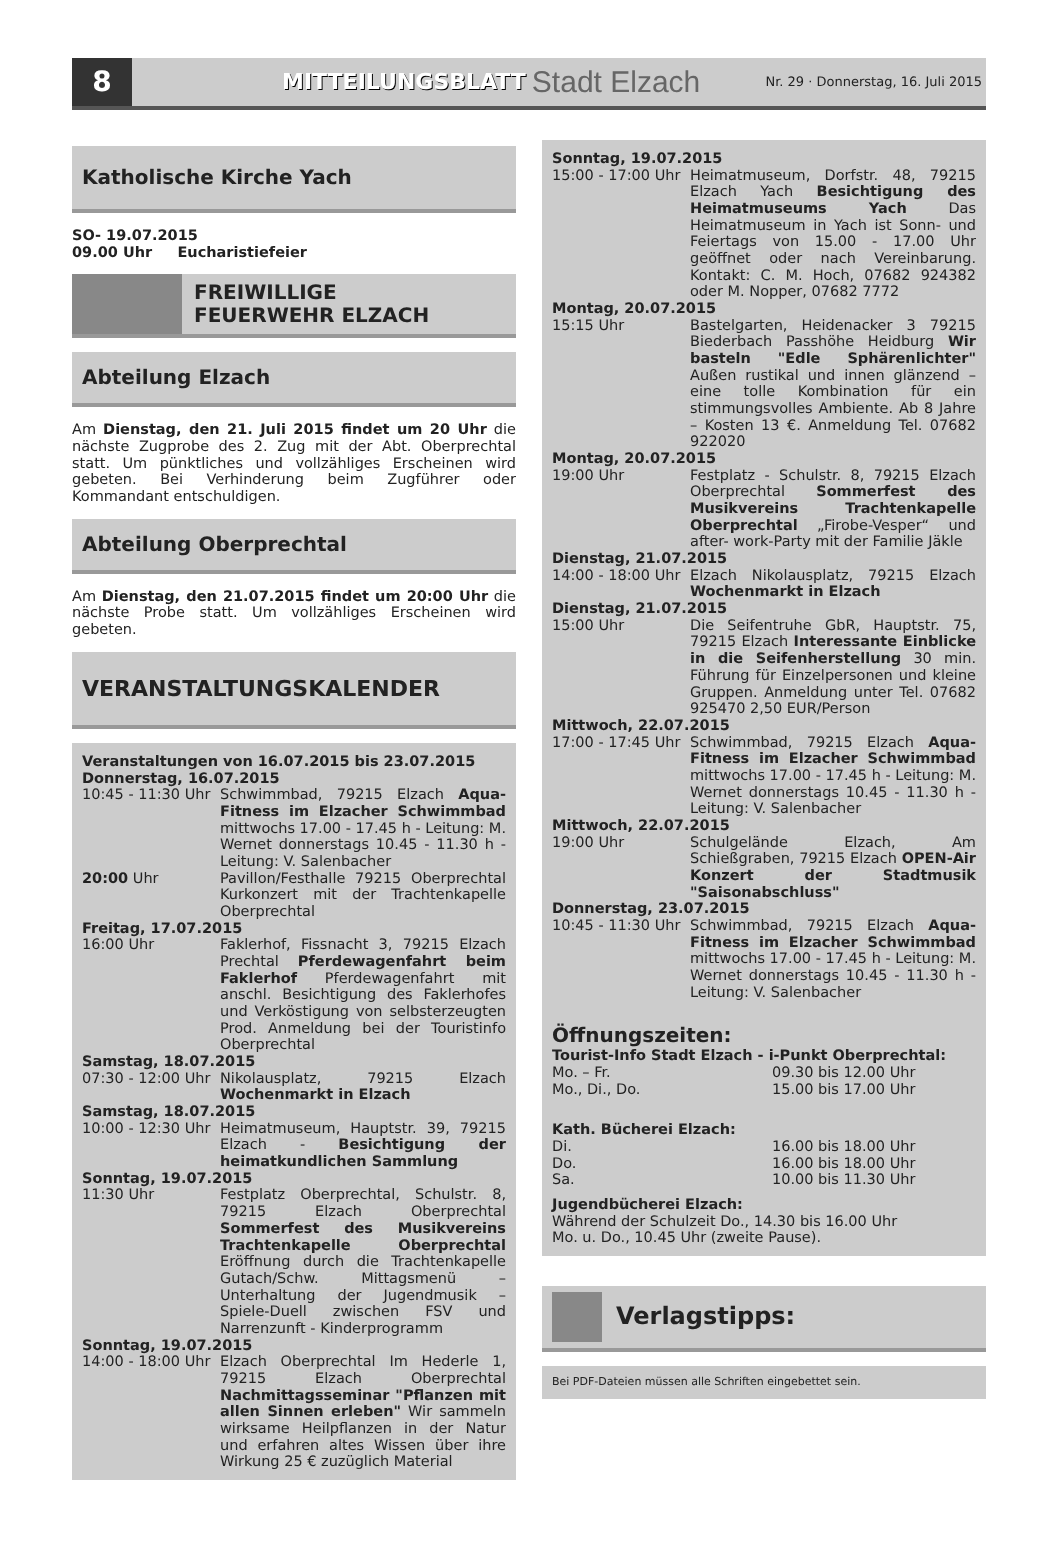8
MITTEILUNGSBLATT Stadt Elzach Nr. 29 · Donnerstag, 16. Juli 2015
Katholische Kirche Yach
SO- 19.07.2015
09.00 Uhr Eucharistiefeier
FREIWILLIGE
FEUERWEHR ELZACH
Abteilung Elzach
Am Dienstag, den 21. Juli 2015 findet um 20 Uhr die nächste Zugprobe des 2. Zug mit der Abt. Oberprechtal statt. Um pünktliches und vollzähliges Erscheinen wird gebeten. Bei Verhinderung beim Zugführer oder Kommandant entschuldigen.
Abteilung Oberprechtal
Am Dienstag, den 21.07.2015 findet um 20:00 Uhr die nächste Probe statt. Um vollzähliges Erscheinen wird gebeten.
VERANSTALTUNGSKALENDER
Veranstaltungen von 16.07.2015 bis 23.07.2015
Donnerstag, 16.07.2015
10:45 - 11:30 Uhr Schwimmbad, 79215 Elzach Aqua-Fitness im Elzacher Schwimmbad mittwochs 17.00 - 17.45 h - Leitung: M. Wernet donnerstags 10.45 - 11.30 h - Leitung: V. Salenbacher
20:00 Uhr Pavillon/Festhalle 79215 Oberprechtal Kurkonzert mit der Trachtenkapelle Oberprechtal
Freitag, 17.07.2015
16:00 Uhr Faklerhof, Fissnacht 3, 79215 Elzach Prechtal Pferdewagenfahrt beim Faklerhof Pferdewagenfahrt mit anschl. Besichtigung des Faklerhofes und Verköstigung von selbsterzeugten Prod. Anmeldung bei der Touristinfo Oberprechtal
Samstag, 18.07.2015
07:30 - 12:00 Uhr Nikolausplatz, 79215 Elzach Wochenmarkt in Elzach
Samstag, 18.07.2015
10:00 - 12:30 Uhr Heimatmuseum, Hauptstr. 39, 79215 Elzach - Besichtigung der heimatkundlichen Sammlung
Sonntag, 19.07.2015
11:30 Uhr Festplatz Oberprechtal, Schulstr. 8, 79215 Elzach Oberprechtal Sommerfest des Musikvereins Trachtenkapelle Oberprechtal Eröffnung durch die Trachtenkapelle Gutach/Schw. Mittagsmenü – Unterhaltung der Jugendmusik – Spiele-Duell zwischen FSV und Narrenzunft - Kinderprogramm
Sonntag, 19.07.2015
14:00 - 18:00 Uhr Elzach Oberprechtal Im Hederle 1, 79215 Elzach Oberprechtal Nachmittagsseminar "Pflanzen mit allen Sinnen erleben" Wir sammeln wirksame Heilpflanzen in der Natur und erfahren altes Wissen über ihre Wirkung 25 € zuzüglich Material
Sonntag, 19.07.2015
15:00 - 17:00 Uhr Heimatmuseum, Dorfstr. 48, 79215 Elzach Yach Besichtigung des Heimatmuseums Yach Das Heimatmuseum in Yach ist Sonn- und Feiertags von 15.00 - 17.00 Uhr geöffnet oder nach Vereinbarung. Kontakt: C. M. Hoch, 07682 924382 oder M. Nopper, 07682 7772
Montag, 20.07.2015
15:15 Uhr Bastelgarten, Heidenacker 3 79215 Biederbach Passhöhe Heidburg Wir basteln "Edle Sphärenlichter" Außen rustikal und innen glänzend – eine tolle Kombination für ein stimmungsvolles Ambiente. Ab 8 Jahre – Kosten 13 €. Anmeldung Tel. 07682 922020
Montag, 20.07.2015
19:00 Uhr Festplatz - Schulstr. 8, 79215 Elzach Oberprechtal Sommerfest des Musikvereins Trachtenkapelle Oberprechtal „Firobe-Vesper“ und after- work-Party mit der Familie Jäkle
Dienstag, 21.07.2015
14:00 - 18:00 Uhr Elzach Nikolausplatz, 79215 Elzach Wochenmarkt in Elzach
Dienstag, 21.07.2015
15:00 Uhr Die Seifentruhe GbR, Hauptstr. 75, 79215 Elzach Interessante Einblicke in die Seifenherstellung 30 min. Führung für Einzelpersonen und kleine Gruppen. Anmeldung unter Tel. 07682 925470 2,50 EUR/Person
Mittwoch, 22.07.2015
17:00 - 17:45 Uhr Schwimmbad, 79215 Elzach Aqua-Fitness im Elzacher Schwimmbad mittwochs 17.00 - 17.45 h - Leitung: M. Wernet donnerstags 10.45 - 11.30 h - Leitung: V. Salenbacher
Mittwoch, 22.07.2015
19:00 Uhr Schulgelände Elzach, Am Schießgraben, 79215 Elzach OPEN-Air Konzert der Stadtmusik "Saisonabschluss"
Donnerstag, 23.07.2015
10:45 - 11:30 Uhr Schwimmbad, 79215 Elzach Aqua-Fitness im Elzacher Schwimmbad mittwochs 17.00 - 17.45 h - Leitung: M. Wernet donnerstags 10.45 - 11.30 h - Leitung: V. Salenbacher
Öffnungszeiten:
Tourist-Info Stadt Elzach - i-Punkt Oberprechtal:
Mo. – Fr. 09.30 bis 12.00 Uhr
Mo., Di., Do. 15.00 bis 17.00 Uhr
Kath. Bücherei Elzach:
Di. 16.00 bis 18.00 Uhr
Do. 16.00 bis 18.00 Uhr
Sa. 10.00 bis 11.30 Uhr
Jugendbücherei Elzach:
Während der Schulzeit Do., 14.30 bis 16.00 Uhr
Mo. u. Do., 10.45 Uhr (zweite Pause).
Verlagstipps:
Bei PDF-Dateien müssen alle Schriften eingebettet sein.